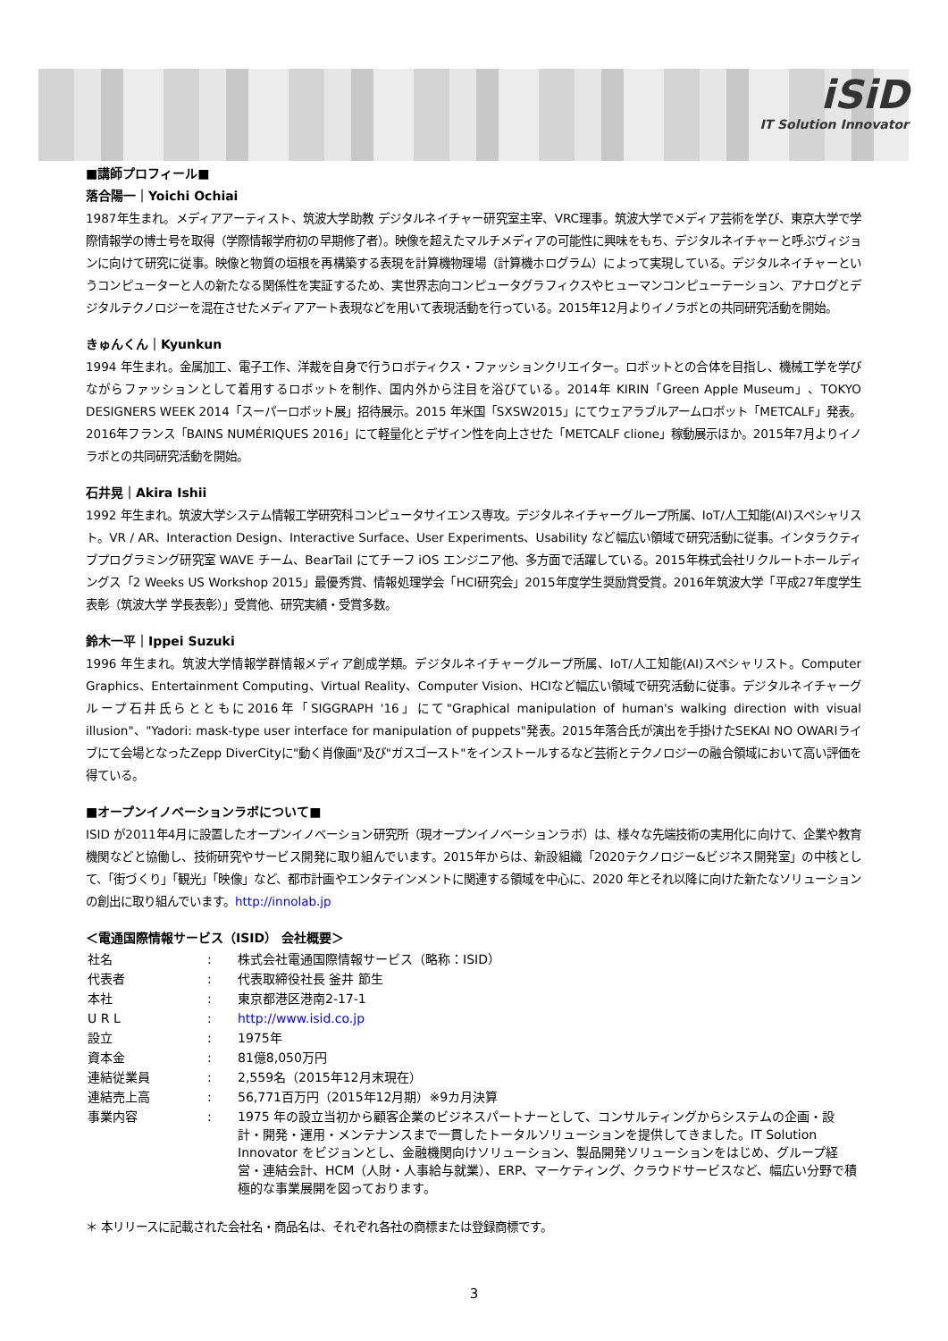iSiD
IT Solution Innovator
■講師プロフィール■
落合陽一｜Yoichi Ochiai
1987年生まれ。メディアアーティスト、筑波大学助教 デジタルネイチャー研究室主宰、VRC理事。筑波大学でメディア芸術を学び、東京大学で学際情報学の博士号を取得（学際情報学府初の早期修了者）。映像を超えたマルチメディアの可能性に興味をもち、デジタルネイチャーと呼ぶヴィジョンに向けて研究に従事。映像と物質の垣根を再構築する表現を計算機物理場（計算機ホログラム）によって実現している。デジタルネイチャーというコンピューターと人の新たなる関係性を実証するため、実世界志向コンピュータグラフィクスやヒューマンコンピューテーション、アナログとデジタルテクノロジーを混在させたメディアアート表現などを用いて表現活動を行っている。2015年12月よりイノラボとの共同研究活動を開始。
きゅんくん｜Kyunkun
1994 年生まれ。金属加工、電子工作、洋裁を自身で行うロボティクス・ファッションクリエイター。ロボットとの合体を目指し、機械工学を学びながらファッションとして着用するロボットを制作、国内外から注目を浴びている。2014年 KIRIN「Green Apple Museum」、TOKYO DESIGNERS WEEK 2014「スーパーロボット展」招待展示。2015 年米国「SXSW2015」にてウェアラブルアームロボット「METCALF」発表。2016年フランス「BAINS NUMÉRIQUES 2016」にて軽量化とデザイン性を向上させた「METCALF clione」稼動展示ほか。2015年7月よりイノラボとの共同研究活動を開始。
石井晃｜Akira Ishii
1992 年生まれ。筑波大学システム情報工学研究科コンピュータサイエンス専攻。デジタルネイチャーグループ所属、IoT/人工知能(AI)スペシャリスト。VR / AR、Interaction Design、Interactive Surface、User Experiments、Usability など幅広い領域で研究活動に従事。インタラクティブプログラミング研究室 WAVE チーム、BearTail にてチーフ iOS エンジニア他、多方面で活躍している。2015年株式会社リクルートホールディングス「2 Weeks US Workshop 2015」最優秀賞、情報処理学会「HCI研究会」2015年度学生奨励賞受賞。2016年筑波大学「平成27年度学生表彰（筑波大学 学長表彰）」受賞他、研究実績・受賞多数。
鈴木一平｜Ippei Suzuki
1996 年生まれ。筑波大学情報学群情報メディア創成学類。デジタルネイチャーグループ所属、IoT/人工知能(AI)スペシャリスト。Computer Graphics、Entertainment Computing、Virtual Reality、Computer Vision、HCIなど幅広い領域で研究活動に従事。デジタルネイチャーグループ石井氏らとともに2016年「SIGGRAPH '16」にて"Graphical manipulation of human's walking direction with visual illusion"、"Yadori: mask-type user interface for manipulation of puppets"発表。2015年落合氏が演出を手掛けたSEKAI NO OWARIライブにて会場となったZepp DiverCityに"動く肖像画"及び"ガスゴースト"をインストールするなど芸術とテクノロジーの融合領域において高い評価を得ている。
■オープンイノベーションラボについて■
ISID が2011年4月に設置したオープンイノベーション研究所（現オープンイノベーションラボ）は、様々な先端技術の実用化に向けて、企業や教育機関などと協働し、技術研究やサービス開発に取り組んでいます。2015年からは、新設組織「2020テクノロジー&ビジネス開発室」の中核として、「街づくり」「観光」「映像」など、都市計画やエンタテインメントに関連する領域を中心に、2020 年とそれ以降に向けた新たなソリューションの創出に取り組んでいます。http://innolab.jp
＜電通国際情報サービス（ISID） 会社概要＞
| 社名 | : | 株式会社電通国際情報サービス（略称：ISID） |
| 代表者 | : | 代表取締役社長 釜井 節生 |
| 本社 | : | 東京都港区港南2-17-1 |
| U R L | : | http://www.isid.co.jp |
| 設立 | : | 1975年 |
| 資本金 | : | 81億8,050万円 |
| 連結従業員 | : | 2,559名（2015年12月末現在） |
| 連結売上高 | : | 56,771百万円（2015年12月期）※9カ月決算 |
| 事業内容 | : | 1975 年の設立当初から顧客企業のビジネスパートナーとして、コンサルティングからシステムの企画・設計・開発・運用・メンテナンスまで一貫したトータルソリューションを提供してきました。IT Solution Innovator をビジョンとし、金融機関向けソリューション、製品開発ソリューションをはじめ、グループ経営・連結会計、HCM（人財・人事給与就業）、ERP、マーケティング、クラウドサービスなど、幅広い分野で積極的な事業展開を図っております。 |
＊ 本リリースに記載された会社名・商品名は、それぞれ各社の商標または登録商標です。
3